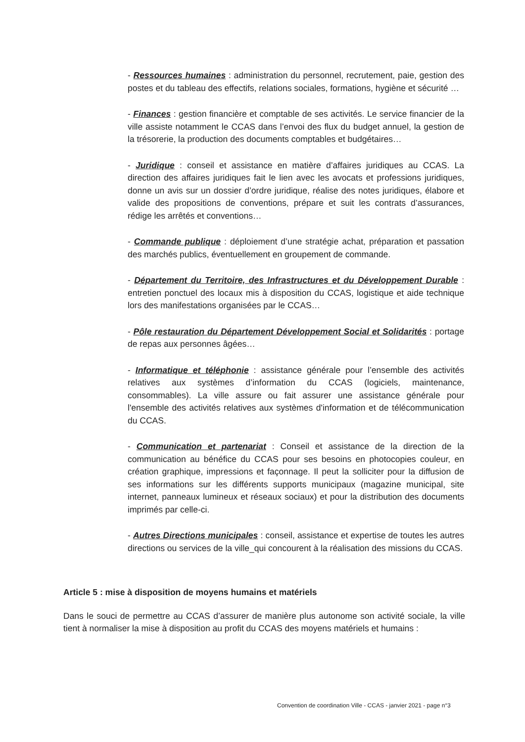- Ressources humaines : administration du personnel, recrutement, paie, gestion des postes et du tableau des effectifs, relations sociales, formations, hygiène et sécurité …
- Finances : gestion financière et comptable de ses activités. Le service financier de la ville assiste notamment le CCAS dans l’envoi des flux du budget annuel, la gestion de la trésorerie, la production des documents comptables et budgétaires…
- Juridique : conseil et assistance en matière d’affaires juridiques au CCAS. La direction des affaires juridiques fait le lien avec les avocats et professions juridiques, donne un avis sur un dossier d’ordre juridique, réalise des notes juridiques, élabore et valide des propositions de conventions, prépare et suit les contrats d’assurances, rédige les arrêtés et conventions…
- Commande publique : déploiement d’une stratégie achat, préparation et passation des marchés publics, éventuellement en groupement de commande.
- Département du Territoire, des Infrastructures et du Développement Durable : entretien ponctuel des locaux mis à disposition du CCAS, logistique et aide technique lors des manifestations organisées par le CCAS…
- Pôle restauration du Département Développement Social et Solidarités : portage de repas aux personnes âgées…
- Informatique et téléphonie : assistance générale pour l’ensemble des activités relatives aux systèmes d’information du CCAS (logiciels, maintenance, consommables). La ville assure ou fait assurer une assistance générale pour l'ensemble des activités relatives aux systèmes d'information et de télécommunication du CCAS.
- Communication et partenariat : Conseil et assistance de la direction de la communication au bénéfice du CCAS pour ses besoins en photocopies couleur, en création graphique, impressions et façonnage. Il peut la solliciter pour la diffusion de ses informations sur les différents supports municipaux (magazine municipal, site internet, panneaux lumineux et réseaux sociaux) et pour la distribution des documents imprimés par celle-ci.
- Autres Directions municipales : conseil, assistance et expertise de toutes les autres directions ou services de la ville_qui concourent à la réalisation des missions du CCAS.
Article 5 : mise à disposition de moyens humains et matériels
Dans le souci de permettre au CCAS d’assurer de manière plus autonome son activité sociale, la ville tient à normaliser la mise à disposition au profit du CCAS des moyens matériels et humains :
Convention de coordination Ville - CCAS - janvier 2021 - page n°3